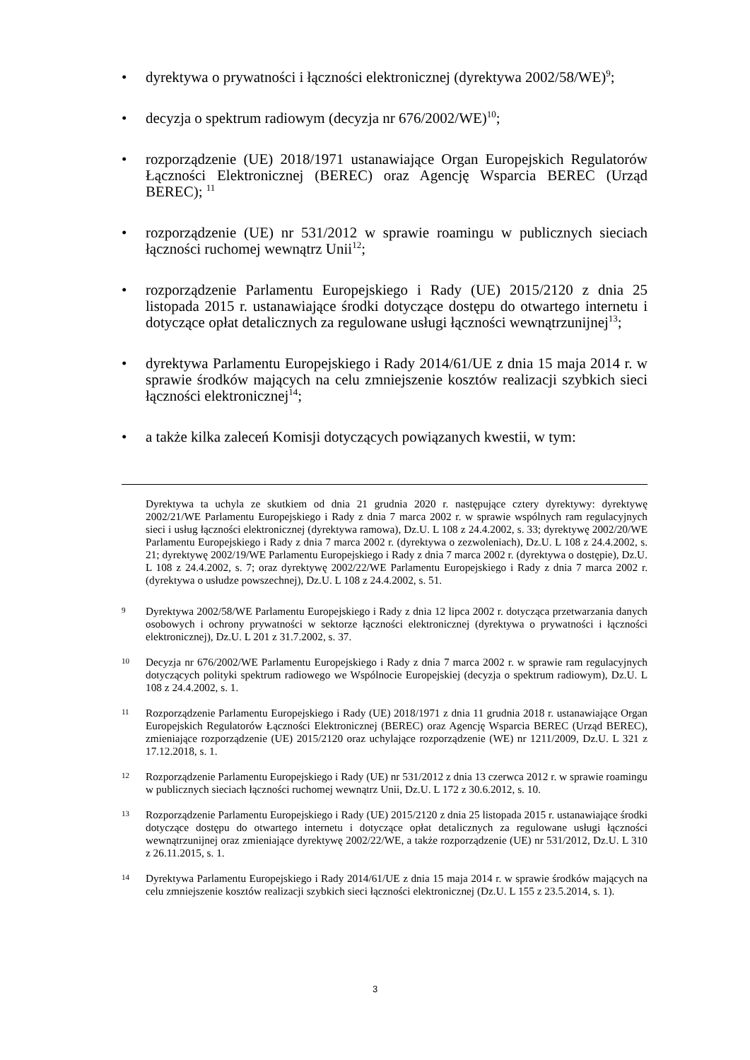• dyrektywa o prywatności i łączności elektronicznej (dyrektywa 2002/58/WE)<sup>9</sup>;
• decyzja o spektrum radiowym (decyzja nr 676/2002/WE)<sup>10</sup>;
• rozporządzenie (UE) 2018/1971 ustanawiające Organ Europejskich Regulatorów Łączności Elektronicznej (BEREC) oraz Agencję Wsparcia BEREC (Urząd BEREC); <sup>11</sup>
• rozporządzenie (UE) nr 531/2012 w sprawie roamingu w publicznych sieciach łączności ruchomej wewnątrz Unii<sup>12</sup>;
• rozporządzenie Parlamentu Europejskiego i Rady (UE) 2015/2120 z dnia 25 listopada 2015 r. ustanawiające środki dotyczące dostępu do otwartego internetu i dotyczące opłat detalicznych za regulowane usługi łączności wewnątrzunijnej<sup>13</sup>;
• dyrektywa Parlamentu Europejskiego i Rady 2014/61/UE z dnia 15 maja 2014 r. w sprawie środków mających na celu zmniejszenie kosztów realizacji szybkich sieci łączności elektronicznej<sup>14</sup>;
• a także kilka zaleceń Komisji dotyczących powiązanych kwestii, w tym:
Dyrektywa ta uchyla ze skutkiem od dnia 21 grudnia 2020 r. następujące cztery dyrektywy: dyrektywę 2002/21/WE Parlamentu Europejskiego i Rady z dnia 7 marca 2002 r. w sprawie wspólnych ram regulacyjnych sieci i usług łączności elektronicznej (dyrektywa ramowa), Dz.U. L 108 z 24.4.2002, s. 33; dyrektywę 2002/20/WE Parlamentu Europejskiego i Rady z dnia 7 marca 2002 r. (dyrektywa o zezwoleniach), Dz.U. L 108 z 24.4.2002, s. 21; dyrektywę 2002/19/WE Parlamentu Europejskiego i Rady z dnia 7 marca 2002 r. (dyrektywa o dostępie), Dz.U. L 108 z 24.4.2002, s. 7; oraz dyrektywę 2002/22/WE Parlamentu Europejskiego i Rady z dnia 7 marca 2002 r. (dyrektywa o usłudze powszechnej), Dz.U. L 108 z 24.4.2002, s. 51.
9
Dyrektywa 2002/58/WE Parlamentu Europejskiego i Rady z dnia 12 lipca 2002 r. dotycząca przetwarzania danych osobowych i ochrony prywatności w sektorze łączności elektronicznej (dyrektywa o prywatności i łączności elektronicznej), Dz.U. L 201 z 31.7.2002, s. 37.
10
Decyzja nr 676/2002/WE Parlamentu Europejskiego i Rady z dnia 7 marca 2002 r. w sprawie ram regulacyjnych dotyczących polityki spektrum radiowego we Wspólnocie Europejskiej (decyzja o spektrum radiowym), Dz.U. L 108 z 24.4.2002, s. 1.
11
Rozporządzenie Parlamentu Europejskiego i Rady (UE) 2018/1971 z dnia 11 grudnia 2018 r. ustanawiające Organ Europejskich Regulatorów Łączności Elektronicznej (BEREC) oraz Agencję Wsparcia BEREC (Urząd BEREC), zmieniające rozporządzenie (UE) 2015/2120 oraz uchylające rozporządzenie (WE) nr 1211/2009, Dz.U. L 321 z 17.12.2018, s. 1.
12
Rozporządzenie Parlamentu Europejskiego i Rady (UE) nr 531/2012 z dnia 13 czerwca 2012 r. w sprawie roamingu w publicznych sieciach łączności ruchomej wewnątrz Unii, Dz.U. L 172 z 30.6.2012, s. 10.
13
Rozporządzenie Parlamentu Europejskiego i Rady (UE) 2015/2120 z dnia 25 listopada 2015 r. ustanawiające środki dotyczące dostępu do otwartego internetu i dotyczące opłat detalicznych za regulowane usługi łączności wewnątrzunijnej oraz zmieniające dyrektywę 2002/22/WE, a także rozporządzenie (UE) nr 531/2012, Dz.U. L 310 z 26.11.2015, s. 1.
14
Dyrektywa Parlamentu Europejskiego i Rady 2014/61/UE z dnia 15 maja 2014 r. w sprawie środków mających na celu zmniejszenie kosztów realizacji szybkich sieci łączności elektronicznej (Dz.U. L 155 z 23.5.2014, s. 1).
3